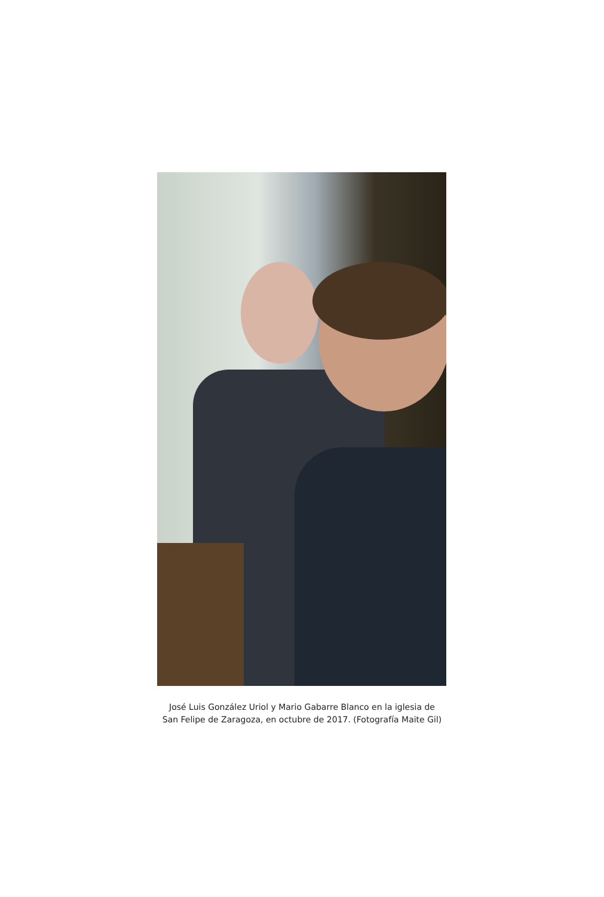José Luis González Uriol y Mario Gabarre Blanco en la iglesia de
San Felipe de Zaragoza, en octubre de 2017. (Fotografía Maite Gil)